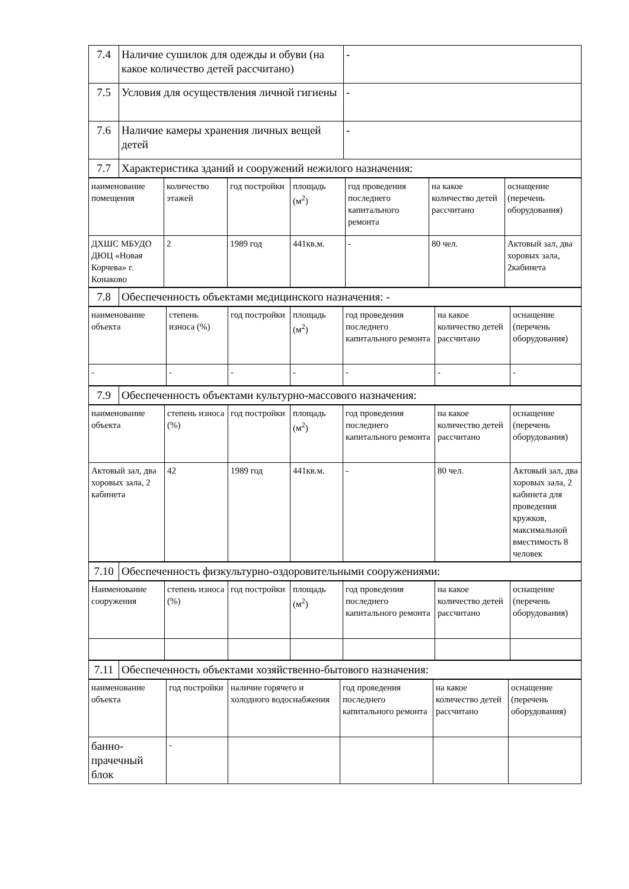| 7.4 | Наличие сушилок для одежды и обуви (на какое количество детей рассчитано) | - |
| 7.5 | Условия для осуществления личной гигиены | - |
| 7.6 | Наличие камеры хранения личных вещей детей | - |
| 7.7 | Характеристика зданий и сооружений нежилого назначения: | |
| наименование помещения | количество этажей | год постройки | площадь (м<sup>2</sup>) | год проведения последнего капитального ремонта | на какое количество детей рассчитано | оснащение (перечень оборудования) |
| ДХШС МБУДО ДЮЦ «Новая Корчева» г. Конаково | 2 | 1989 год | 441кв.м. | - | 80 чел. | Актовый зал, два хоровых зала, 2кабинета |
| 7.8 | Обеспеченность объектами медицинского назначения: - |
| наименование объекта | степень износа (%) | год постройки | площадь (м<sup>2</sup>) | год проведения последнего капитального ремонта | на какое количество детей рассчитано | оснащение (перечень оборудования) |
| - | - | - | - | - | - | - |
| 7.9 | Обеспеченность объектами культурно-массового назначения: |
| наименование объекта | степень износа (%) | год постройки | площадь (м<sup>2</sup>) | год проведения последнего капитального ремонта | на какое количество детей рассчитано | оснащение (перечень оборудования) |
| Актовый зал, два хоровых зала, 2 кабинета | 42 | 1989 год | 441кв.м. | - | 80 чел. | Актовый зал, два хоровых зала, 2 кабинета для проведения кружков, максимальной вместимость 8 человек |
| 7.10 | Обеспеченность физкультурно-оздоровительными сооружениями: |
| Наименование сооружения | степень износа (%) | год постройки | площадь (м<sup>2</sup>) | год проведения последнего капитального ремонта | на какое количество детей рассчитано | оснащение (перечень оборудования) |
| 7.11 | Обеспеченность объектами хозяйственно-бытового назначения: |
| наименование объекта | год постройки | наличие горячего и холодного водоснабжения | год проведения последнего капитального ремонта | на какое количество детей рассчитано | оснащение (перечень оборудования) |
| банно-прачечный блок | - | | | | |